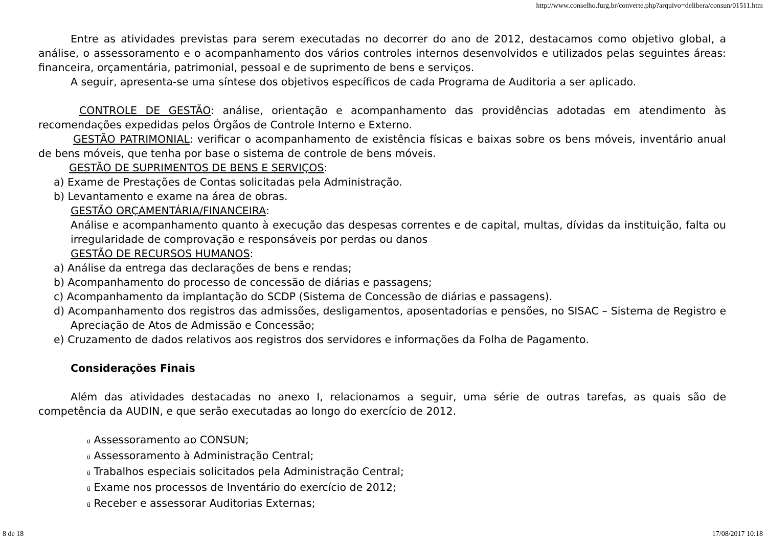http://www.conselho.furg.br/converte.php?arquivo=delibera/consun/01511.htm
Entre as atividades previstas para serem executadas no decorrer do ano de 2012, destacamos como objetivo global, a análise, o assessoramento e o acompanhamento dos vários controles internos desenvolvidos e utilizados pelas seguintes áreas: financeira, orçamentária, patrimonial, pessoal e de suprimento de bens e serviços.
A seguir, apresenta-se uma síntese dos objetivos específicos de cada Programa de Auditoria a ser aplicado.
CONTROLE DE GESTÃO: análise, orientação e acompanhamento das providências adotadas em atendimento às recomendações expedidas pelos Órgãos de Controle Interno e Externo.
GESTÃO PATRIMONIAL: verificar o acompanhamento de existência físicas e baixas sobre os bens móveis, inventário anual de bens móveis, que tenha por base o sistema de controle de bens móveis.
GESTÃO DE SUPRIMENTOS DE BENS E SERVIÇOS:
a) Exame de Prestações de Contas solicitadas pela Administração.
b) Levantamento e exame na área de obras.
GESTÃO ORÇAMENTÁRIA/FINANCEIRA:
Análise e acompanhamento quanto à execução das despesas correntes e de capital, multas, dívidas da instituição, falta ou irregularidade de comprovação e responsáveis por perdas ou danos
GESTÃO DE RECURSOS HUMANOS:
a) Análise da entrega das declarações de bens e rendas;
b) Acompanhamento do processo de concessão de diárias e passagens;
c) Acompanhamento da implantação do SCDP (Sistema de Concessão de diárias e passagens).
d) Acompanhamento dos registros das admissões, desligamentos, aposentadorias e pensões, no SISAC – Sistema de Registro e Apreciação de Atos de Admissão e Concessão;
e) Cruzamento de dados relativos aos registros dos servidores e informações da Folha de Pagamento.
Considerações Finais
Além das atividades destacadas no anexo I, relacionamos a seguir, uma série de outras tarefas, as quais são de competência da AUDIN, e que serão executadas ao longo do exercício de 2012.
ü Assessoramento ao CONSUN;
ü Assessoramento à Administração Central;
ü Trabalhos especiais solicitados pela Administração Central;
ü Exame nos processos de Inventário do exercício de 2012;
ü Receber e assessorar Auditorias Externas;
8 de 18 17/08/2017 10:18